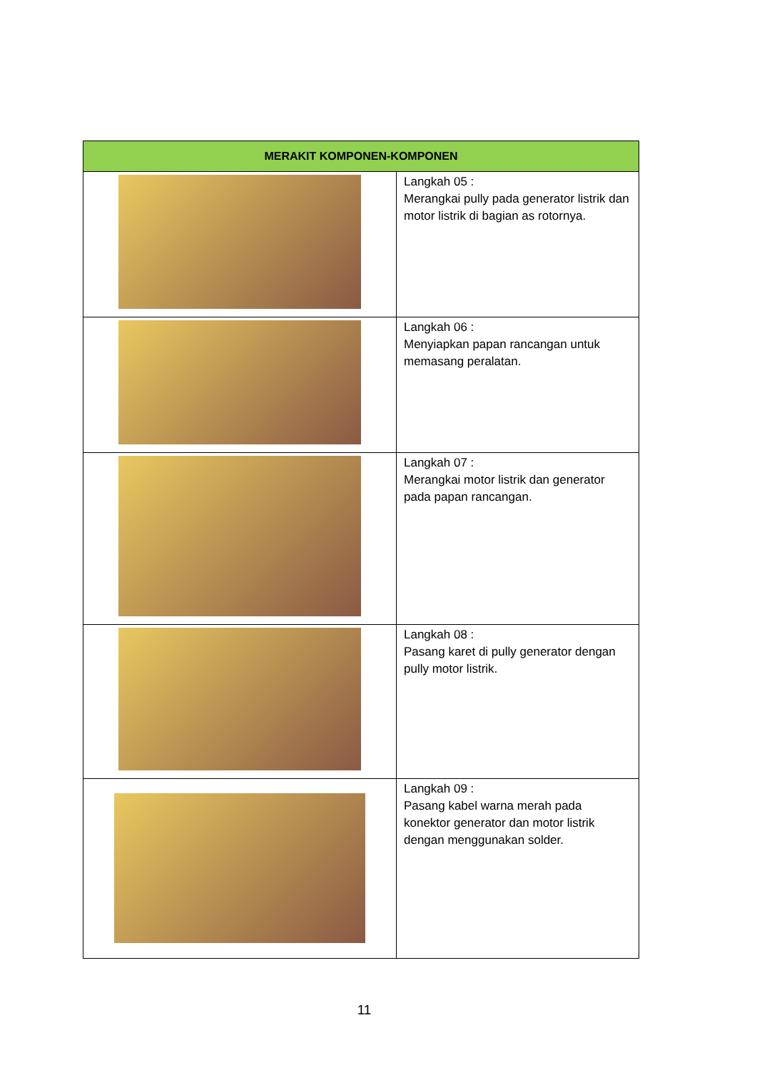| MERAKIT KOMPONEN-KOMPONEN | |
| --- | --- |
| | Langkah 05 : Merangkai pully pada generator listrik dan motor listrik di bagian as rotornya. |
| | Langkah 06 : Menyiapkan papan rancangan untuk memasang peralatan. |
| | Langkah 07 : Merangkai motor listrik dan generator pada papan rancangan. |
| | Langkah 08 : Pasang karet di pully generator dengan pully motor listrik. |
| | Langkah 09 : Pasang kabel warna merah pada konektor generator dan motor listrik dengan menggunakan solder. |
11